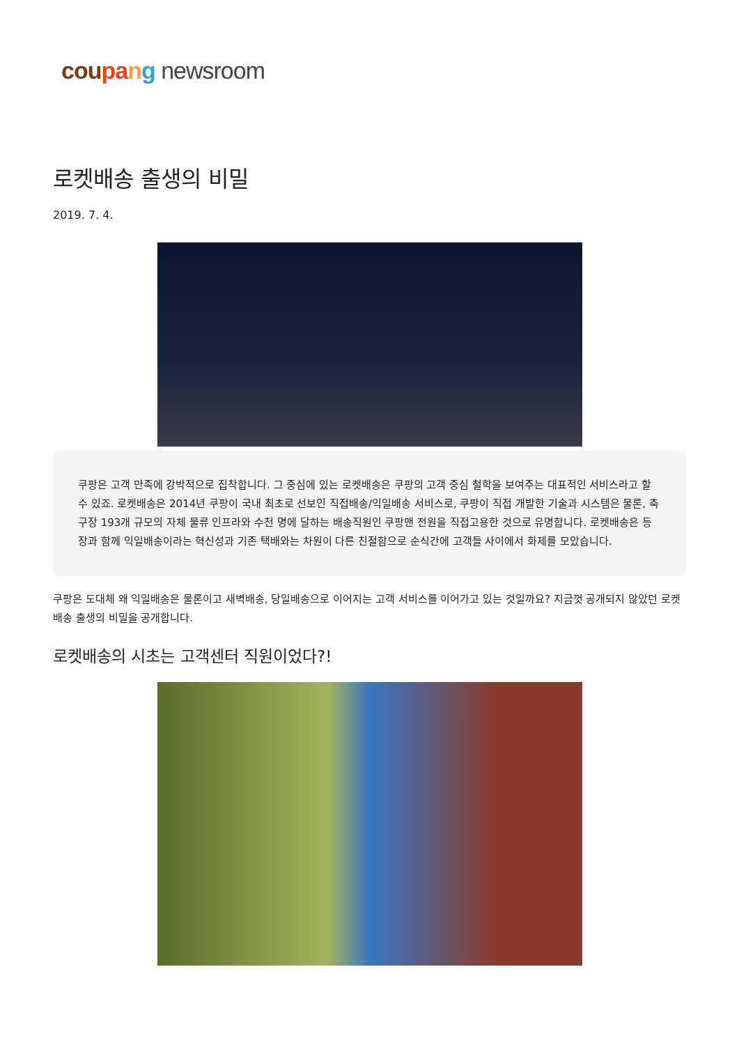cou pa ng newsroom
로켓배송 출생의 비밀
2019. 7. 4.
쿠팡은 고객 만족에 강박적으로 집착합니다. 그 중심에 있는 로켓배송은 쿠팡의 고객 중심 철학을 보여주는 대표적인 서비스라고 할 수 있죠. 로켓배송은 2014년 쿠팡이 국내 최초로 선보인 직접배송/익일배송 서비스로, 쿠팡이 직접 개발한 기술과 시스템은 물론, 축구장 193개 규모의 자체 물류 인프라와 수천 명에 달하는 배송직원인 쿠팡맨 전원을 직접고용한 것으로 유명합니다. 로켓배송은 등장과 함께 익일배송이라는 혁신성과 기존 택배와는 차원이 다른 친절함으로 순식간에 고객들 사이에서 화제를 모았습니다.
쿠팡은 도대체 왜 익일배송은 물론이고 새벽배송, 당일배송으로 이어지는 고객 서비스를 이어가고 있는 것일까요? 지금껏 공개되지 않았던 로켓배송 출생의 비밀을 공개합니다.
로켓배송의 시초는 고객센터 직원이었다?!